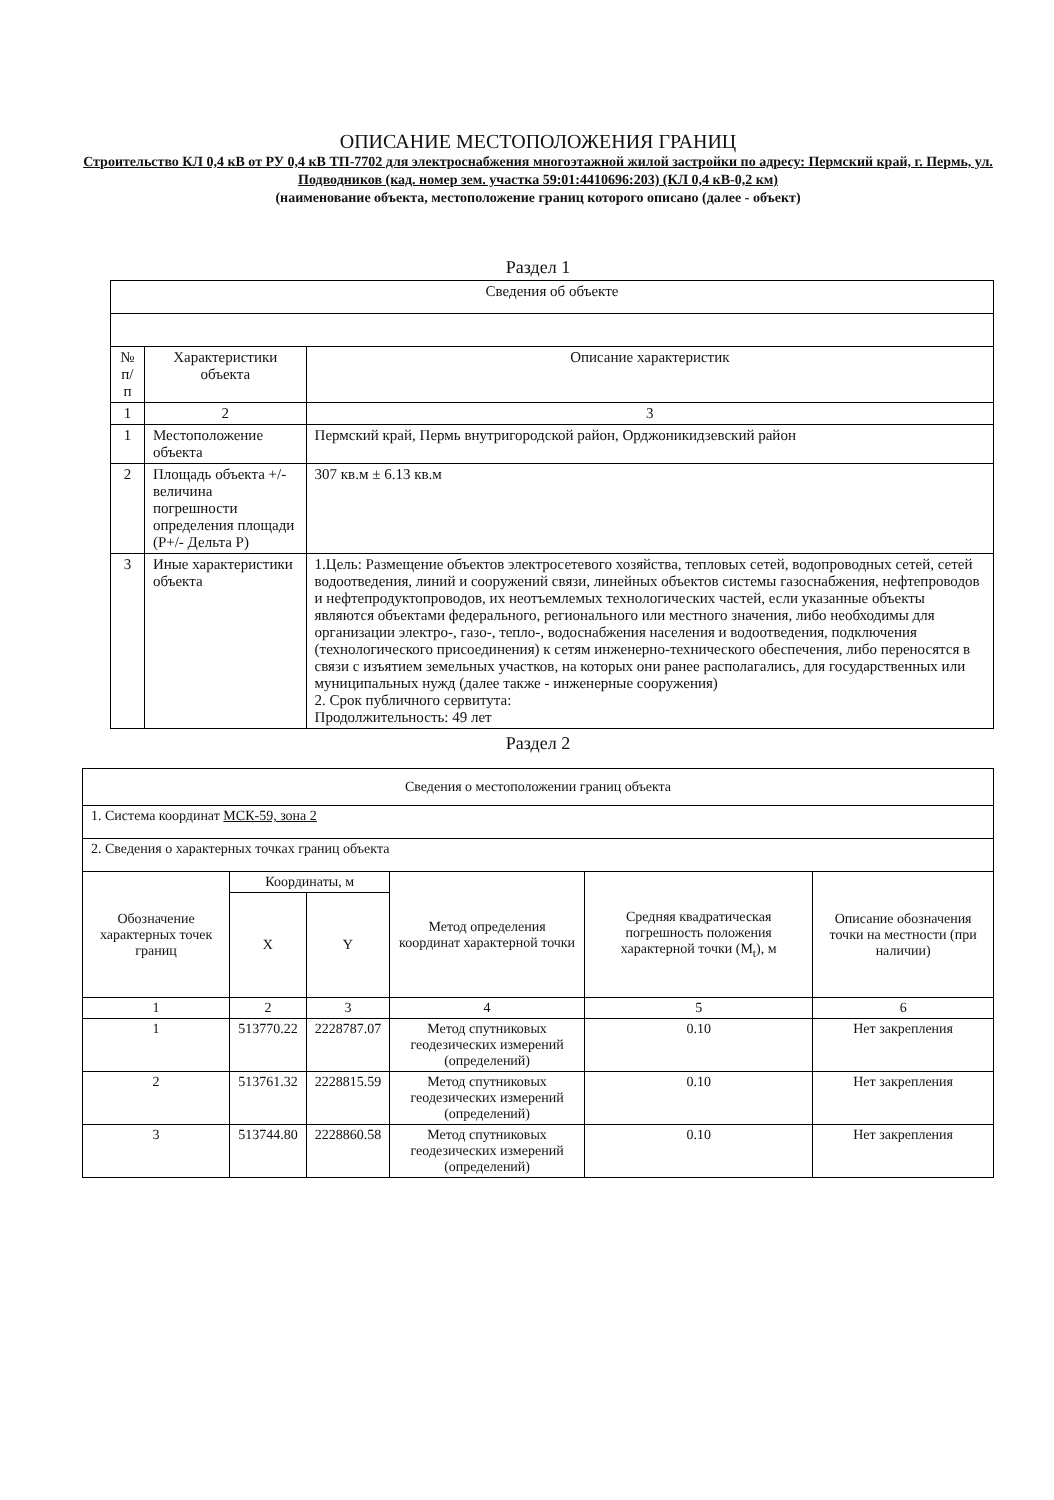ОПИСАНИЕ МЕСТОПОЛОЖЕНИЯ ГРАНИЦ
Строительство КЛ 0,4 кВ от РУ 0,4 кВ ТП-7702 для электроснабжения многоэтажной жилой застройки по адресу: Пермский край, г. Пермь, ул. Подводников (кад. номер зем. участка 59:01:4410696:203) (КЛ 0,4 кВ-0,2 км)
(наименование объекта, местоположение границ которого описано (далее - объект)
Раздел 1
| Сведения об объекте | | |
| --- | --- | --- |
| № п/п | Характеристики объекта | Описание характеристик |
| 1 | 2 | 3 |
| 1 | Местоположение объекта | Пермский край, Пермь внутригородской район, Орджоникидзевский район |
| 2 | Площадь объекта +/- величина погрешности определения площади (P+/- Дельта P) | 307 кв.м ± 6.13 кв.м |
| 3 | Иные характеристики объекта | 1.Цель: Размещение объектов электросетевого хозяйства, тепловых сетей, водопроводных сетей, сетей водоотведения, линий и сооружений связи, линейных объектов системы газоснабжения, нефтепроводов и нефтепродуктопроводов, их неотъемлемых технологических частей, если указанные объекты являются объектами федерального, регионального или местного значения, либо необходимы для организации электро-, газо-, тепло-, водоснабжения населения и водоотведения, подключения (технологического присоединения) к сетям инженерно-технического обеспечения, либо переносятся в связи с изъятием земельных участков, на которых они ранее располагались, для государственных или муниципальных нужд (далее также - инженерные сооружения) 2. Срок публичного сервитута: Продолжительность: 49 лет |
Раздел 2
| Сведения о местоположении границ объекта | | | | | |
| --- | --- | --- | --- | --- | --- |
| 1. Система координат МСК-59, зона 2 | | | | | |
| 2. Сведения о характерных точках границ объекта | | | | | |
| Обозначение характерных точек границ | Координаты, м | | Метод определения координат характерной точки | Средняя квадратическая погрешность положения характерной точки (M<sub>t</sub>), м | Описание обозначения точки на местности (при наличии) |
| | X | Y | | | |
| 1 | 2 | 3 | 4 | 5 | 6 |
| 1 | 513770.22 | 2228787.07 | Метод спутниковых геодезических измерений (определений) | 0.10 | Нет закрепления |
| 2 | 513761.32 | 2228815.59 | Метод спутниковых геодезических измерений (определений) | 0.10 | Нет закрепления |
| 3 | 513744.80 | 2228860.58 | Метод спутниковых геодезических измерений (определений) | 0.10 | Нет закрепления |